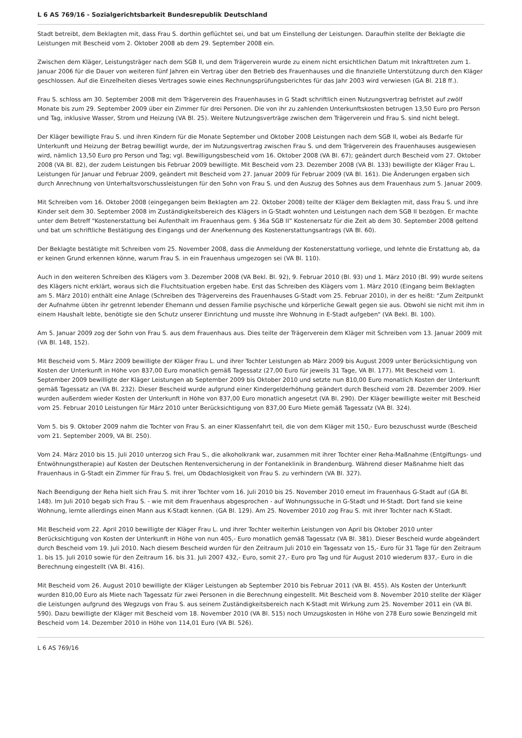L 6 AS 769/16 - Sozialgerichtsbarkeit Bundesrepublik Deutschland
Stadt betreibt, dem Beklagten mit, dass Frau S. dorthin geflüchtet sei, und bat um Einstellung der Leistungen. Daraufhin stellte der Beklagte die Leistungen mit Bescheid vom 2. Oktober 2008 ab dem 29. September 2008 ein.
Zwischen dem Kläger, Leistungsträger nach dem SGB II, und dem Trägerverein wurde zu einem nicht ersichtlichen Datum mit Inkrafttreten zum 1. Januar 2006 für die Dauer von weiteren fünf Jahren ein Vertrag über den Betrieb des Frauenhauses und die finanzielle Unterstützung durch den Kläger geschlossen. Auf die Einzelheiten dieses Vertrages sowie eines Rechnungsprüfungsberichtes für das Jahr 2003 wird verwiesen (GA Bl. 218 ff.).
Frau S. schloss am 30. September 2008 mit dem Trägerverein des Frauenhauses in G Stadt schriftlich einen Nutzungsvertrag befristet auf zwölf Monate bis zum 29. September 2009 über ein Zimmer für drei Personen. Die von ihr zu zahlenden Unterkunftskosten betrugen 13,50 Euro pro Person und Tag, inklusive Wasser, Strom und Heizung (VA Bl. 25). Weitere Nutzungsverträge zwischen dem Trägerverein und Frau S. sind nicht belegt.
Der Kläger bewilligte Frau S. und ihren Kindern für die Monate September und Oktober 2008 Leistungen nach dem SGB II, wobei als Bedarfe für Unterkunft und Heizung der Betrag bewilligt wurde, der im Nutzungsvertrag zwischen Frau S. und dem Trägerverein des Frauenhauses ausgewiesen wird, nämlich 13,50 Euro pro Person und Tag; vgl. Bewilligungsbescheid vom 16. Oktober 2008 (VA Bl. 67); geändert durch Bescheid vom 27. Oktober 2008 (VA Bl. 82), der zudem Leistungen bis Februar 2009 bewilligte. Mit Bescheid vom 23. Dezember 2008 (VA Bl. 133) bewilligte der Kläger Frau L. Leistungen für Januar und Februar 2009, geändert mit Bescheid vom 27. Januar 2009 für Februar 2009 (VA Bl. 161). Die Änderungen ergaben sich durch Anrechnung von Unterhaltsvorschussleistungen für den Sohn von Frau S. und den Auszug des Sohnes aus dem Frauenhaus zum 5. Januar 2009.
Mit Schreiben vom 16. Oktober 2008 (eingegangen beim Beklagten am 22. Oktober 2008) teilte der Kläger dem Beklagten mit, dass Frau S. und ihre Kinder seit dem 30. September 2008 im Zuständigkeitsbereich des Klägers in G-Stadt wohnten und Leistungen nach dem SGB II bezögen. Er machte unter dem Betreff "Kostenerstattung bei Aufenthalt im Frauenhaus gem. § 36a SGB II” Kostenersatz für die Zeit ab dem 30. September 2008 geltend und bat um schriftliche Bestätigung des Eingangs und der Anerkennung des Kostenerstattungsantrags (VA Bl. 60).
Der Beklagte bestätigte mit Schreiben vom 25. November 2008, dass die Anmeldung der Kostenerstattung vorliege, und lehnte die Erstattung ab, da er keinen Grund erkennen könne, warum Frau S. in ein Frauenhaus umgezogen sei (VA Bl. 110).
Auch in den weiteren Schreiben des Klägers vom 3. Dezember 2008 (VA Bekl. Bl. 92), 9. Februar 2010 (Bl. 93) und 1. März 2010 (Bl. 99) wurde seitens des Klägers nicht erklärt, woraus sich die Fluchtsituation ergeben habe. Erst das Schreiben des Klägers vom 1. März 2010 (Eingang beim Beklagten am 5. März 2010) enthält eine Anlage (Schreiben des Trägervereins des Frauenhauses G-Stadt vom 25. Februar 2010), in der es heißt: "Zum Zeitpunkt der Aufnahme übten ihr getrennt lebender Ehemann und dessen Familie psychische und körperliche Gewalt gegen sie aus. Obwohl sie nicht mit ihm in einem Haushalt lebte, benötigte sie den Schutz unserer Einrichtung und musste ihre Wohnung in E-Stadt aufgeben" (VA Bekl. Bl. 100).
Am 5. Januar 2009 zog der Sohn von Frau S. aus dem Frauenhaus aus. Dies teilte der Trägerverein dem Kläger mit Schreiben vom 13. Januar 2009 mit (VA Bl. 148, 152).
Mit Bescheid vom 5. März 2009 bewilligte der Kläger Frau L. und ihrer Tochter Leistungen ab März 2009 bis August 2009 unter Berücksichtigung von Kosten der Unterkunft in Höhe von 837,00 Euro monatlich gemäß Tagessatz (27,00 Euro für jeweils 31 Tage, VA Bl. 177). Mit Bescheid vom 1. September 2009 bewilligte der Kläger Leistungen ab September 2009 bis Oktober 2010 und setzte nun 810,00 Euro monatlich Kosten der Unterkunft gemäß Tagessatz an (VA Bl. 232). Dieser Bescheid wurde aufgrund einer Kindergelderhöhung geändert durch Bescheid vom 28. Dezember 2009. Hier wurden außerdem wieder Kosten der Unterkunft in Höhe von 837,00 Euro monatlich angesetzt (VA Bl. 290). Der Kläger bewilligte weiter mit Bescheid vom 25. Februar 2010 Leistungen für März 2010 unter Berücksichtigung von 837,00 Euro Miete gemäß Tagessatz (VA Bl. 324).
Vom 5. bis 9. Oktober 2009 nahm die Tochter von Frau S. an einer Klassenfahrt teil, die von dem Kläger mit 150,- Euro bezuschusst wurde (Bescheid vom 21. September 2009, VA Bl. 250).
Vom 24. März 2010 bis 15. Juli 2010 unterzog sich Frau S., die alkoholkrank war, zusammen mit ihrer Tochter einer Reha-Maßnahme (Entgiftungs- und Entwöhnungstherapie) auf Kosten der Deutschen Rentenversicherung in der Fontaneklinik in Brandenburg. Während dieser Maßnahme hielt das Frauenhaus in G-Stadt ein Zimmer für Frau S. frei, um Obdachlosigkeit von Frau S. zu verhindern (VA Bl. 327).
Nach Beendigung der Reha hielt sich Frau S. mit ihrer Tochter vom 16. Juli 2010 bis 25. November 2010 erneut im Frauenhaus G-Stadt auf (GA Bl. 148). Im Juli 2010 begab sich Frau S. - wie mit dem Frauenhaus abgesprochen - auf Wohnungssuche in G-Stadt und H-Stadt. Dort fand sie keine Wohnung, lernte allerdings einen Mann aus K-Stadt kennen. (GA Bl. 129). Am 25. November 2010 zog Frau S. mit ihrer Tochter nach K-Stadt.
Mit Bescheid vom 22. April 2010 bewilligte der Kläger Frau L. und ihrer Tochter weiterhin Leistungen von April bis Oktober 2010 unter Berücksichtigung von Kosten der Unterkunft in Höhe von nun 405,- Euro monatlich gemäß Tagessatz (VA Bl. 381). Dieser Bescheid wurde abgeändert durch Bescheid vom 19. Juli 2010. Nach diesem Bescheid wurden für den Zeitraum Juli 2010 ein Tagessatz von 15,- Euro für 31 Tage für den Zeitraum 1. bis 15. Juli 2010 sowie für den Zeitraum 16. bis 31. Juli 2007 432,- Euro, somit 27,- Euro pro Tag und für August 2010 wiederum 837,- Euro in die Berechnung eingestellt (VA Bl. 416).
Mit Bescheid vom 26. August 2010 bewilligte der Kläger Leistungen ab September 2010 bis Februar 2011 (VA Bl. 455). Als Kosten der Unterkunft wurden 810,00 Euro als Miete nach Tagessatz für zwei Personen in die Berechnung eingestellt. Mit Bescheid vom 8. November 2010 stellte der Kläger die Leistungen aufgrund des Wegzugs von Frau S. aus seinem Zuständigkeitsbereich nach K-Stadt mit Wirkung zum 25. November 2011 ein (VA Bl. 590). Dazu bewilligte der Kläger mit Bescheid vom 18. November 2010 (VA Bl. 515) noch Umzugskosten in Höhe von 278 Euro sowie Benzingeld mit Bescheid vom 14. Dezember 2010 in Höhe von 114,01 Euro (VA Bl. 526).
L 6 AS 769/16